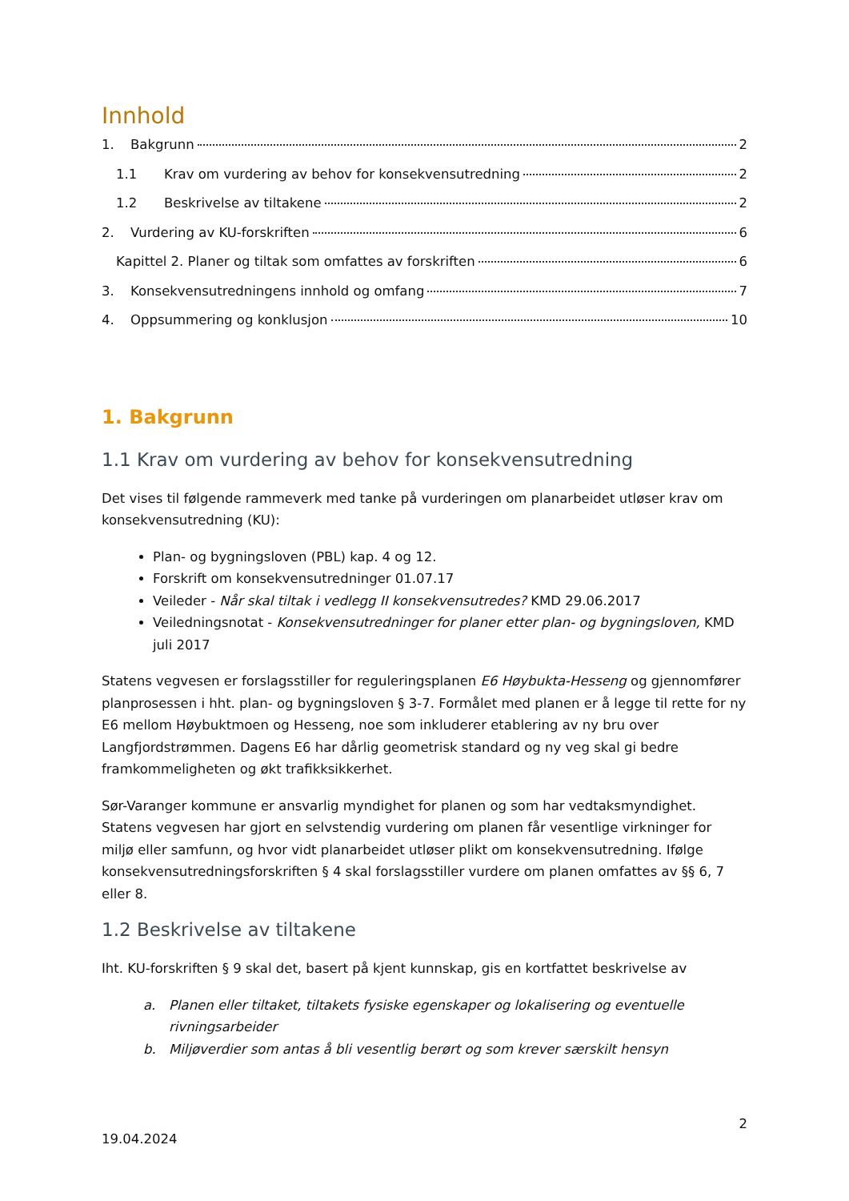Innhold
1. Bakgrunn 2
1.1 Krav om vurdering av behov for konsekvensutredning 2
1.2 Beskrivelse av tiltakene 2
2. Vurdering av KU-forskriften 6
Kapittel 2. Planer og tiltak som omfattes av forskriften 6
3. Konsekvensutredningens innhold og omfang 7
4. Oppsummering og konklusjon 10
1. Bakgrunn
1.1 Krav om vurdering av behov for konsekvensutredning
Det vises til følgende rammeverk med tanke på vurderingen om planarbeidet utløser krav om konsekvensutredning (KU):
Plan- og bygningsloven (PBL) kap. 4 og 12.
Forskrift om konsekvensutredninger 01.07.17
Veileder - Når skal tiltak i vedlegg II konsekvensutredes? KMD 29.06.2017
Veiledningsnotat - Konsekvensutredninger for planer etter plan- og bygningsloven, KMD juli 2017
Statens vegvesen er forslagsstiller for reguleringsplanen E6 Høybukta-Hesseng og gjennomfører planprosessen i hht. plan- og bygningsloven § 3-7. Formålet med planen er å legge til rette for ny E6 mellom Høybuktmoen og Hesseng, noe som inkluderer etablering av ny bru over Langfjordstrømmen. Dagens E6 har dårlig geometrisk standard og ny veg skal gi bedre framkommeligheten og økt trafikksikkerhet.
Sør-Varanger kommune er ansvarlig myndighet for planen og som har vedtaksmyndighet. Statens vegvesen har gjort en selvstendig vurdering om planen får vesentlige virkninger for miljø eller samfunn, og hvor vidt planarbeidet utløser plikt om konsekvensutredning. Ifølge konsekvensutredningsforskriften § 4 skal forslagsstiller vurdere om planen omfattes av §§ 6, 7 eller 8.
1.2 Beskrivelse av tiltakene
Iht. KU-forskriften § 9 skal det, basert på kjent kunnskap, gis en kortfattet beskrivelse av
a. Planen eller tiltaket, tiltakets fysiske egenskaper og lokalisering og eventuelle rivningsarbeider
b. Miljøverdier som antas å bli vesentlig berørt og som krever særskilt hensyn
2
19.04.2024